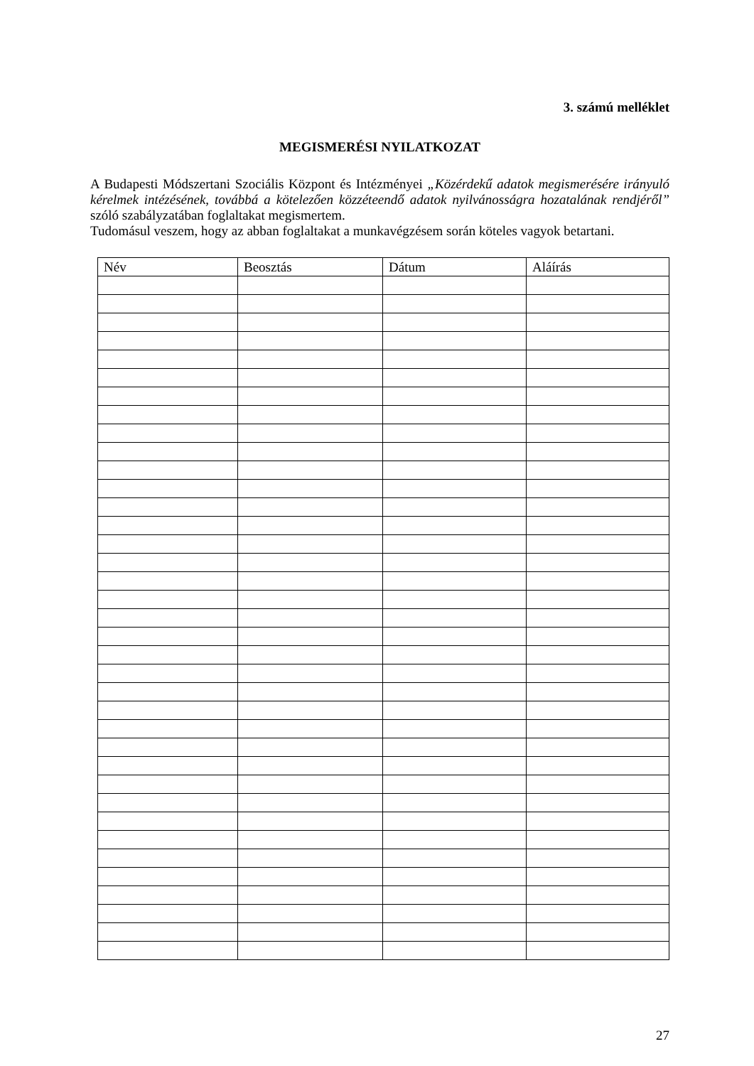3. számú melléklet
MEGISMERÉSI NYILATKOZAT
A Budapesti Módszertani Szociális Központ és Intézményei „Közérdekű adatok megismerésére irányuló kérelmek intézésének, továbbá a kötelezően közzéteendő adatok nyilvánosságra hozatalának rendjéről” szóló szabályzatában foglaltakat megismertem.
Tudomásul veszem, hogy az abban foglaltakat a munkavégzésem során köteles vagyok betartani.
| Név | Beosztás | Dátum | Aláírás |
| --- | --- | --- | --- |
27